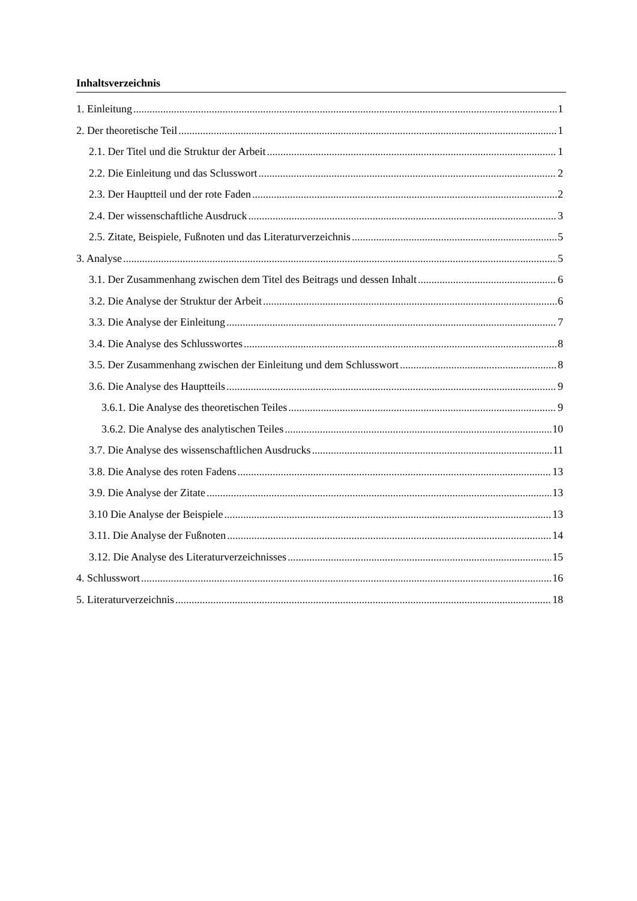Inhaltsverzeichnis
1. Einleitung 1
2. Der theoretische Teil 1
2.1. Der Titel und die Struktur der Arbeit 1
2.2. Die Einleitung und das Sclusswort 2
2.3. Der Hauptteil und der rote Faden 2
2.4. Der wissenschaftliche Ausdruck 3
2.5. Zitate, Beispiele, Fußnoten und das Literaturverzeichnis 5
3. Analyse 5
3.1. Der Zusammenhang zwischen dem Titel des Beitrags und dessen Inhalt 6
3.2. Die Analyse der Struktur der Arbeit 6
3.3. Die Analyse der Einleitung 7
3.4. Die Analyse des Schlusswortes 8
3.5. Der Zusammenhang zwischen der Einleitung und dem Schlusswort 8
3.6. Die Analyse des Hauptteils 9
3.6.1. Die Analyse des theoretischen Teiles 9
3.6.2. Die Analyse des analytischen Teiles 10
3.7. Die Analyse des wissenschaftlichen Ausdrucks 11
3.8. Die Analyse des roten Fadens 13
3.9. Die Analyse der Zitate 13
3.10 Die Analyse der Beispiele 13
3.11. Die Analyse der Fußnoten 14
3.12. Die Analyse des Literaturverzeichnisses 15
4. Schlusswort 16
5. Literaturverzeichnis 18